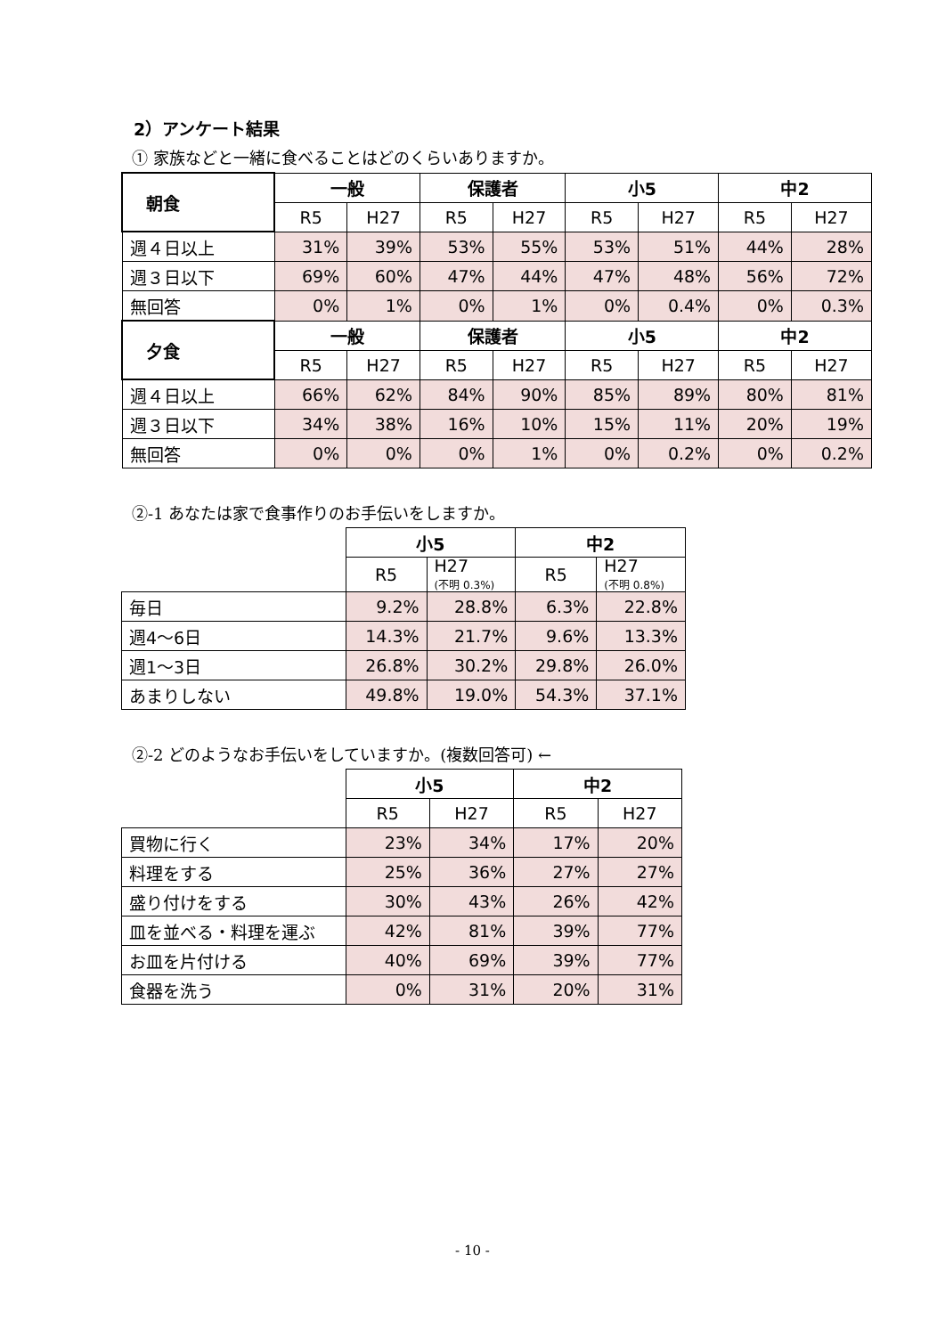2）アンケート結果
① 家族などと一緒に食べることはどのくらいありますか。
| 朝食 | 一般 | | 保護者 | | 小5 | | 中2 | |
| --- | --- | --- | --- | --- | --- | --- | --- | --- |
| | R5 | H27 | R5 | H27 | R5 | H27 | R5 | H27 |
| 週４日以上 | 31% | 39% | 53% | 55% | 53% | 51% | 44% | 28% |
| 週３日以下 | 69% | 60% | 47% | 44% | 47% | 48% | 56% | 72% |
| 無回答 | 0% | 1% | 0% | 1% | 0% | 0.4% | 0% | 0.3% |
| 夕食 | 一般 | | 保護者 | | 小5 | | 中2 | |
| | R5 | H27 | R5 | H27 | R5 | H27 | R5 | H27 |
| 週４日以上 | 66% | 62% | 84% | 90% | 85% | 89% | 80% | 81% |
| 週３日以下 | 34% | 38% | 16% | 10% | 15% | 11% | 20% | 19% |
| 無回答 | 0% | 0% | 0% | 1% | 0% | 0.2% | 0% | 0.2% |
②-1 あなたは家で食事作りのお手伝いをしますか。
| | 小5 | | 中2 | |
| | R5 | H27 (不明 0.3%) | R5 | H27 (不明 0.8%) |
| 毎日 | 9.2% | 28.8% | 6.3% | 22.8% |
| 週4～6日 | 14.3% | 21.7% | 9.6% | 13.3% |
| 週1～3日 | 26.8% | 30.2% | 29.8% | 26.0% |
| あまりしない | 49.8% | 19.0% | 54.3% | 37.1% |
②-2 どのようなお手伝いをしていますか。(複数回答可) ←
| | 小5 | | 中2 | |
| | R5 | H27 | R5 | H27 |
| 買物に行く | 23% | 34% | 17% | 20% |
| 料理をする | 25% | 36% | 27% | 27% |
| 盛り付けをする | 30% | 43% | 26% | 42% |
| 皿を並べる・料理を運ぶ | 42% | 81% | 39% | 77% |
| お皿を片付ける | 40% | 69% | 39% | 77% |
| 食器を洗う | 0% | 31% | 20% | 31% |
- 10 -